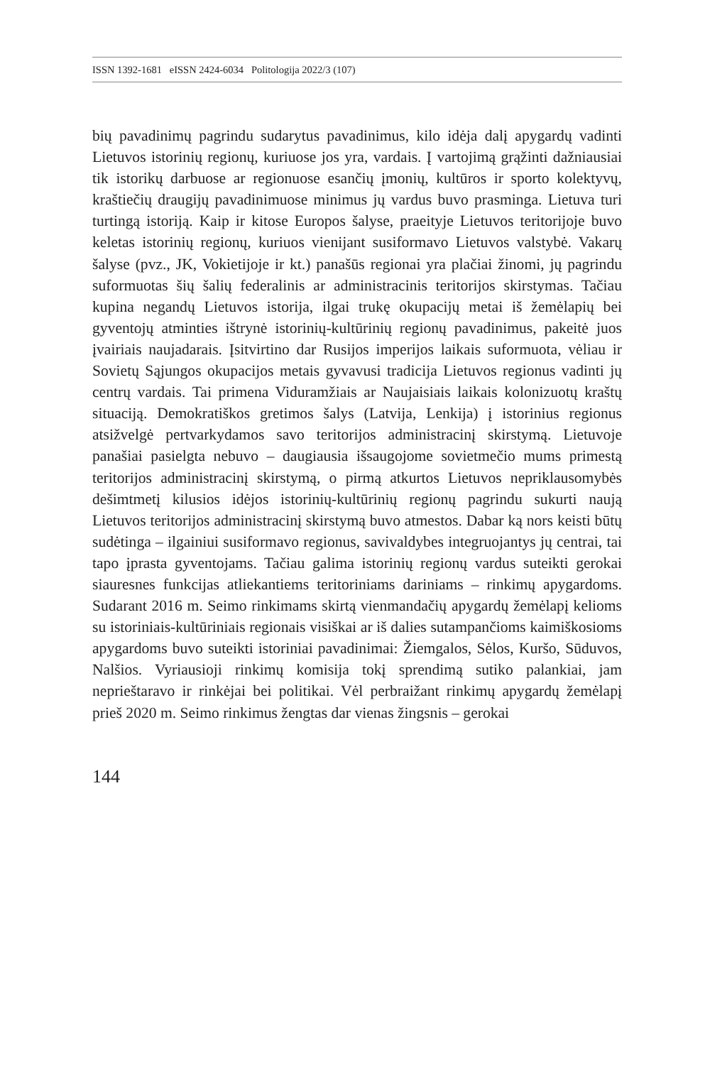ISSN 1392-1681 eISSN 2424-6034 Politologija 2022/3 (107)
bių pavadinimų pagrindu sudarytus pavadinimus, kilo idėja dalį apygardų vadinti Lietuvos istorinių regionų, kuriuose jos yra, vardais. Į vartojimą grąžinti dažniausiai tik istorikų darbuose ar regionuose esančių įmonių, kultūros ir sporto kolektyvų, kraštiečių draugijų pavadinimuose minimus jų vardus buvo prasminga. Lietuva turi turtingą istoriją. Kaip ir kitose Europos šalyse, praeityje Lietuvos teritorijoje buvo keletas istorinių regionų, kuriuos vienijant susiformavo Lietuvos valstybė. Vakarų šalyse (pvz., JK, Vokietijoje ir kt.) panašūs regionai yra plačiai žinomi, jų pagrindu suformuotas šių šalių federalinis ar administracinis teritorijos skirstymas. Tačiau kupina negandų Lietuvos istorija, ilgai trukę okupacijų metai iš žemėlapių bei gyventojų atminties ištrynė istorinių-kultūrinių regionų pavadinimus, pakeitė juos įvairiais naujadarais. Įsitvirtino dar Rusijos imperijos laikais suformuota, vėliau ir Sovietų Sąjungos okupacijos metais gyvavusi tradicija Lietuvos regionus vadinti jų centrų vardais. Tai primena Viduramžiais ar Naujaisiais laikais kolonizuotų kraštų situaciją. Demokratiškos gretimos šalys (Latvija, Lenkija) į istorinius regionus atsižvelgė pertvarkydamos savo teritorijos administracinį skirstymą. Lietuvoje panašiai pasielgta nebuvo – daugiausia išsaugojome sovietmečio mums primestą teritorijos administracinį skirstymą, o pirmą atkurtos Lietuvos nepriklausomybės dešimtmetį kilusios idėjos istorinių-kultūrinių regionų pagrindu sukurti naują Lietuvos teritorijos administracinį skirstymą buvo atmestos. Dabar ką nors keisti būtų sudėtinga – ilgainiui susiformavo regionus, savivaldybes integruojantys jų centrai, tai tapo įprasta gyventojams. Tačiau galima istorinių regionų vardus suteikti gerokai siauresnes funkcijas atliekantiems teritoriniams dariniams – rinkimų apygardoms. Sudarant 2016 m. Seimo rinkimams skirtą vienmandačių apygardų žemėlapį kelioms su istoriniais-kultūriniais regionais visiškai ar iš dalies sutampančioms kaimiškosioms apygardoms buvo suteikti istoriniai pavadinimai: Žiemgalos, Sėlos, Kuršo, Sūduvos, Nalšios. Vyriausioji rinkimų komisija tokį sprendimą sutiko palankiai, jam neprieštaravo ir rinkėjai bei politikai. Vėl perbraižant rinkimų apygardų žemėlapį prieš 2020 m. Seimo rinkimus žengtas dar vienas žingsnis – gerokai
144